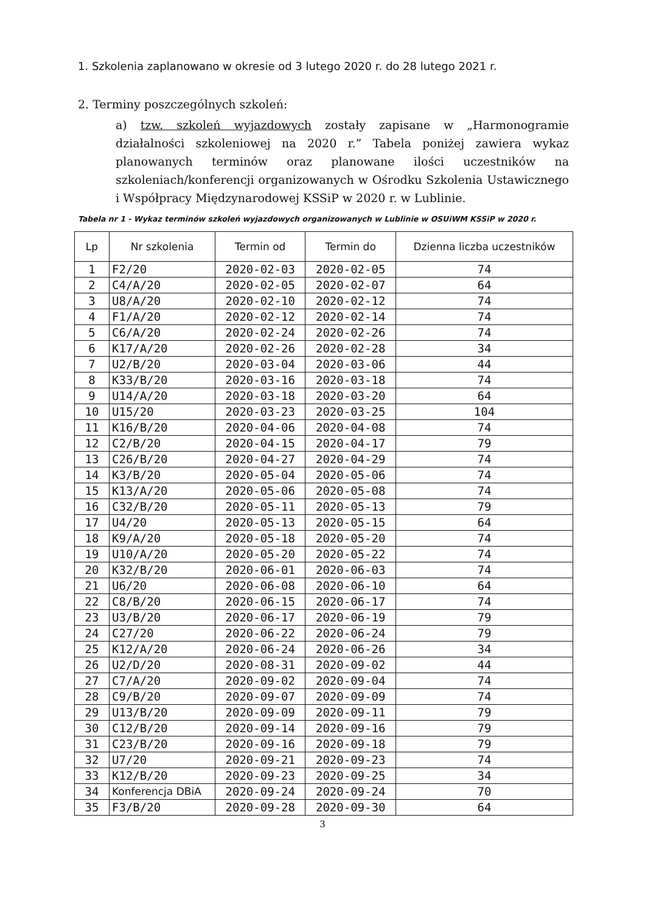1. Szkolenia zaplanowano w okresie od 3 lutego 2020 r. do 28 lutego 2021 r.
2. Terminy poszczególnych szkoleń:
a) tzw. szkoleń wyjazdowych zostały zapisane w „Harmonogramie działalności szkoleniowej na 2020 r.” Tabela poniżej zawiera wykaz planowanych terminów oraz planowane ilości uczestników na szkoleniach/konferencji organizowanych w Ośrodku Szkolenia Ustawicznego i Współpracy Międzynarodowej KSSiP w 2020 r. w Lublinie.
Tabela nr 1 - Wykaz terminów szkoleń wyjazdowych organizowanych w Lublinie w OSUiWM KSSiP w 2020 r.
| Lp | Nr szkolenia | Termin od | Termin do | Dzienna liczba uczestników |
| --- | --- | --- | --- | --- |
| 1 | F2/20 | 2020-02-03 | 2020-02-05 | 74 |
| 2 | C4/A/20 | 2020-02-05 | 2020-02-07 | 64 |
| 3 | U8/A/20 | 2020-02-10 | 2020-02-12 | 74 |
| 4 | F1/A/20 | 2020-02-12 | 2020-02-14 | 74 |
| 5 | C6/A/20 | 2020-02-24 | 2020-02-26 | 74 |
| 6 | K17/A/20 | 2020-02-26 | 2020-02-28 | 34 |
| 7 | U2/B/20 | 2020-03-04 | 2020-03-06 | 44 |
| 8 | K33/B/20 | 2020-03-16 | 2020-03-18 | 74 |
| 9 | U14/A/20 | 2020-03-18 | 2020-03-20 | 64 |
| 10 | U15/20 | 2020-03-23 | 2020-03-25 | 104 |
| 11 | K16/B/20 | 2020-04-06 | 2020-04-08 | 74 |
| 12 | C2/B/20 | 2020-04-15 | 2020-04-17 | 79 |
| 13 | C26/B/20 | 2020-04-27 | 2020-04-29 | 74 |
| 14 | K3/B/20 | 2020-05-04 | 2020-05-06 | 74 |
| 15 | K13/A/20 | 2020-05-06 | 2020-05-08 | 74 |
| 16 | C32/B/20 | 2020-05-11 | 2020-05-13 | 79 |
| 17 | U4/20 | 2020-05-13 | 2020-05-15 | 64 |
| 18 | K9/A/20 | 2020-05-18 | 2020-05-20 | 74 |
| 19 | U10/A/20 | 2020-05-20 | 2020-05-22 | 74 |
| 20 | K32/B/20 | 2020-06-01 | 2020-06-03 | 74 |
| 21 | U6/20 | 2020-06-08 | 2020-06-10 | 64 |
| 22 | C8/B/20 | 2020-06-15 | 2020-06-17 | 74 |
| 23 | U3/B/20 | 2020-06-17 | 2020-06-19 | 79 |
| 24 | C27/20 | 2020-06-22 | 2020-06-24 | 79 |
| 25 | K12/A/20 | 2020-06-24 | 2020-06-26 | 34 |
| 26 | U2/D/20 | 2020-08-31 | 2020-09-02 | 44 |
| 27 | C7/A/20 | 2020-09-02 | 2020-09-04 | 74 |
| 28 | C9/B/20 | 2020-09-07 | 2020-09-09 | 74 |
| 29 | U13/B/20 | 2020-09-09 | 2020-09-11 | 79 |
| 30 | C12/B/20 | 2020-09-14 | 2020-09-16 | 79 |
| 31 | C23/B/20 | 2020-09-16 | 2020-09-18 | 79 |
| 32 | U7/20 | 2020-09-21 | 2020-09-23 | 74 |
| 33 | K12/B/20 | 2020-09-23 | 2020-09-25 | 34 |
| 34 | Konferencja DBiA | 2020-09-24 | 2020-09-24 | 70 |
| 35 | F3/B/20 | 2020-09-28 | 2020-09-30 | 64 |
3